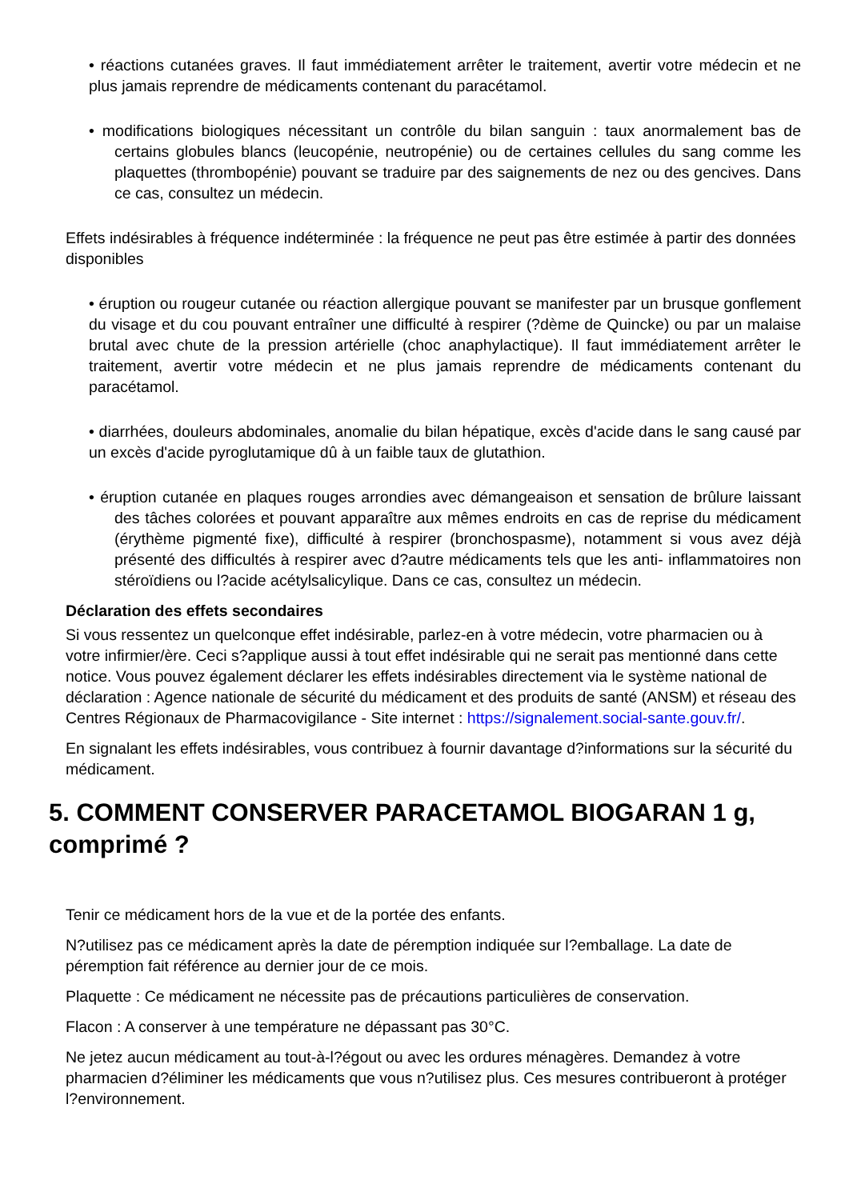• réactions cutanées graves. Il faut immédiatement arrêter le traitement, avertir votre médecin et ne plus jamais reprendre de médicaments contenant du paracétamol.
• modifications biologiques nécessitant un contrôle du bilan sanguin : taux anormalement bas de certains globules blancs (leucopénie, neutropénie) ou de certaines cellules du sang comme les plaquettes (thrombopénie) pouvant se traduire par des saignements de nez ou des gencives. Dans ce cas, consultez un médecin.
Effets indésirables à fréquence indéterminée : la fréquence ne peut pas être estimée à partir des données disponibles
• éruption ou rougeur cutanée ou réaction allergique pouvant se manifester par un brusque gonflement du visage et du cou pouvant entraîner une difficulté à respirer (?dème de Quincke) ou par un malaise brutal avec chute de la pression artérielle (choc anaphylactique). Il faut immédiatement arrêter le traitement, avertir votre médecin et ne plus jamais reprendre de médicaments contenant du paracétamol.
• diarrhées, douleurs abdominales, anomalie du bilan hépatique, excès d'acide dans le sang causé par un excès d'acide pyroglutamique dû à un faible taux de glutathion.
• éruption cutanée en plaques rouges arrondies avec démangeaison et sensation de brûlure laissant des tâches colorées et pouvant apparaître aux mêmes endroits en cas de reprise du médicament (érythème pigmenté fixe), difficulté à respirer (bronchospasme), notamment si vous avez déjà présenté des difficultés à respirer avec d?autre médicaments tels que les anti- inflammatoires non stéroïdiens ou l?acide acétylsalicylique. Dans ce cas, consultez un médecin.
Déclaration des effets secondaires
Si vous ressentez un quelconque effet indésirable, parlez-en à votre médecin, votre pharmacien ou à votre infirmier/ère. Ceci s?applique aussi à tout effet indésirable qui ne serait pas mentionné dans cette notice. Vous pouvez également déclarer les effets indésirables directement via le système national de déclaration : Agence nationale de sécurité du médicament et des produits de santé (ANSM) et réseau des Centres Régionaux de Pharmacovigilance - Site internet : https://signalement.social-sante.gouv.fr/.
En signalant les effets indésirables, vous contribuez à fournir davantage d?informations sur la sécurité du médicament.
5. COMMENT CONSERVER PARACETAMOL BIOGARAN 1 g, comprimé ?
Tenir ce médicament hors de la vue et de la portée des enfants.
N?utilisez pas ce médicament après la date de péremption indiquée sur l?emballage. La date de péremption fait référence au dernier jour de ce mois.
Plaquette : Ce médicament ne nécessite pas de précautions particulières de conservation.
Flacon : A conserver à une température ne dépassant pas 30°C.
Ne jetez aucun médicament au tout-à-l?égout ou avec les ordures ménagères. Demandez à votre pharmacien d?éliminer les médicaments que vous n?utilisez plus. Ces mesures contribueront à protéger l?environnement.